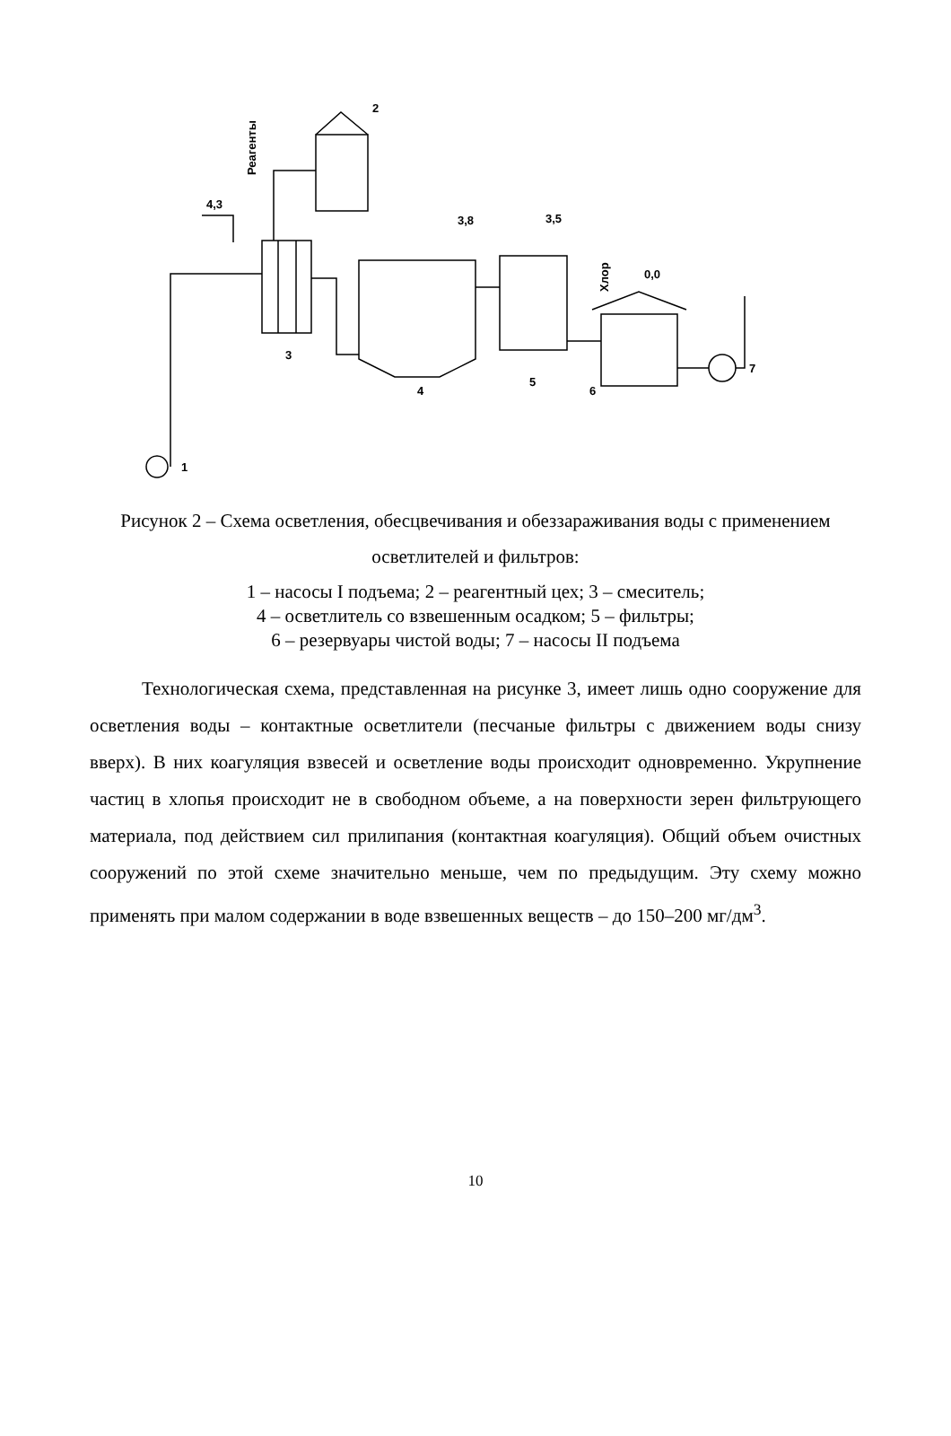2
Реагенты
4,3
3
1
4
3,8
5
3,5
Хлор
6
0,0
7
Рисунок 2 – Схема осветления, обесцвечивания и обеззараживания воды с применением осветлителей и фильтров:
1 – насосы I подъема; 2 – реагентный цех; 3 – смеситель;
4 – осветлитель со взвешенным осадком; 5 – фильтры;
6 – резервуары чистой воды; 7 – насосы II подъема
Технологическая схема, представленная на рисунке 3, имеет лишь одно сооружение для осветления воды – контактные осветлители (песчаные фильтры с движением воды снизу вверх). В них коагуляция взвесей и осветление воды происходит одновременно. Укрупнение частиц в хлопья происходит не в свободном объеме, а на поверхности зерен фильтрующего материала, под действием сил прилипания (контактная коагуляция). Общий объем очистных сооружений по этой схеме значительно меньше, чем по предыдущим. Эту схему можно применять при малом содержании в воде взвешенных веществ – до 150–200 мг/дм<sup>3</sup>.
10